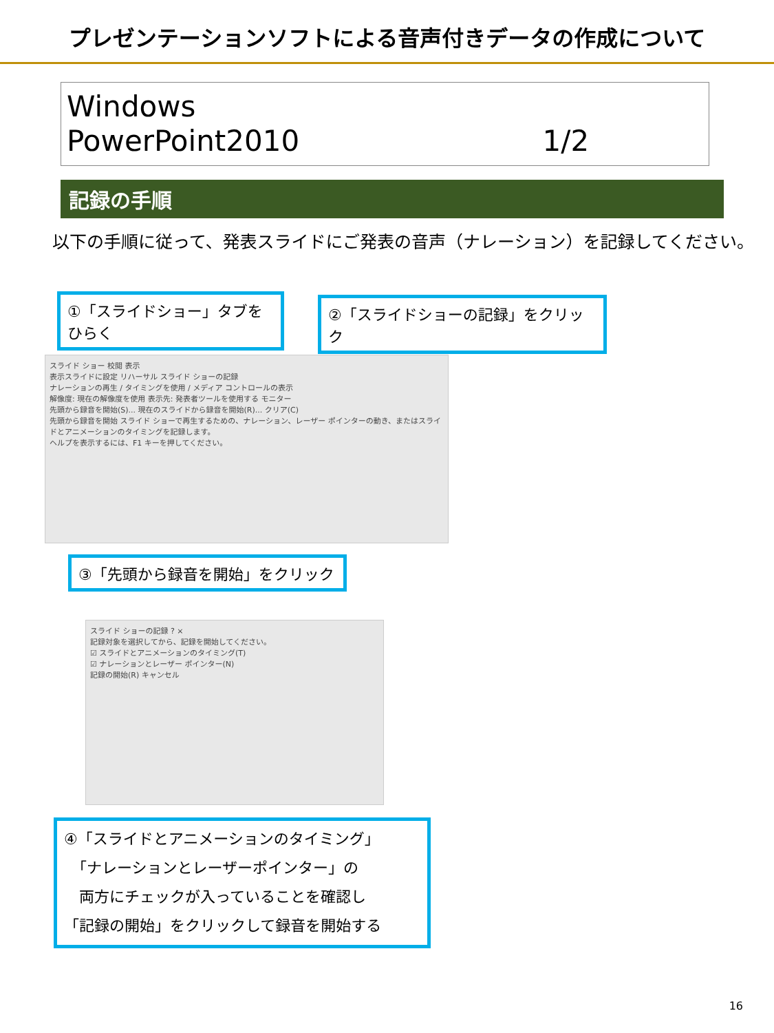プレゼンテーションソフトによる音声付きデータの作成について
Windows
PowerPoint2010 1/2
記録の手順
以下の手順に従って、発表スライドにご発表の音声（ナレーション）を記録してください。
①「スライドショー」タブをひらく
②「スライドショーの記録」をクリック
スライド ショー 校閲 表示
表示スライドに設定 リハーサル スライド ショーの記録
ナレーションの再生 / タイミングを使用 / メディア コントロールの表示
解像度: 現在の解像度を使用 表示先: 発表者ツールを使用する モニター
先頭から録音を開始(S)... 現在のスライドから録音を開始(R)... クリア(C)
先頭から録音を開始 スライド ショーで再生するための、ナレーション、レーザー ポインターの動き、またはスライドとアニメーションのタイミングを記録します。
ヘルプを表示するには、F1 キーを押してください。
③「先頭から録音を開始」をクリック
スライド ショーの記録 ? ×
記録対象を選択してから、記録を開始してください。
☑ スライドとアニメーションのタイミング(T)
☑ ナレーションとレーザー ポインター(N)
記録の開始(R) キャンセル
④「スライドとアニメーションのタイミング」
　「ナレーションとレーザーポインター」の
　両方にチェックが入っていることを確認し
「記録の開始」をクリックして録音を開始する
16